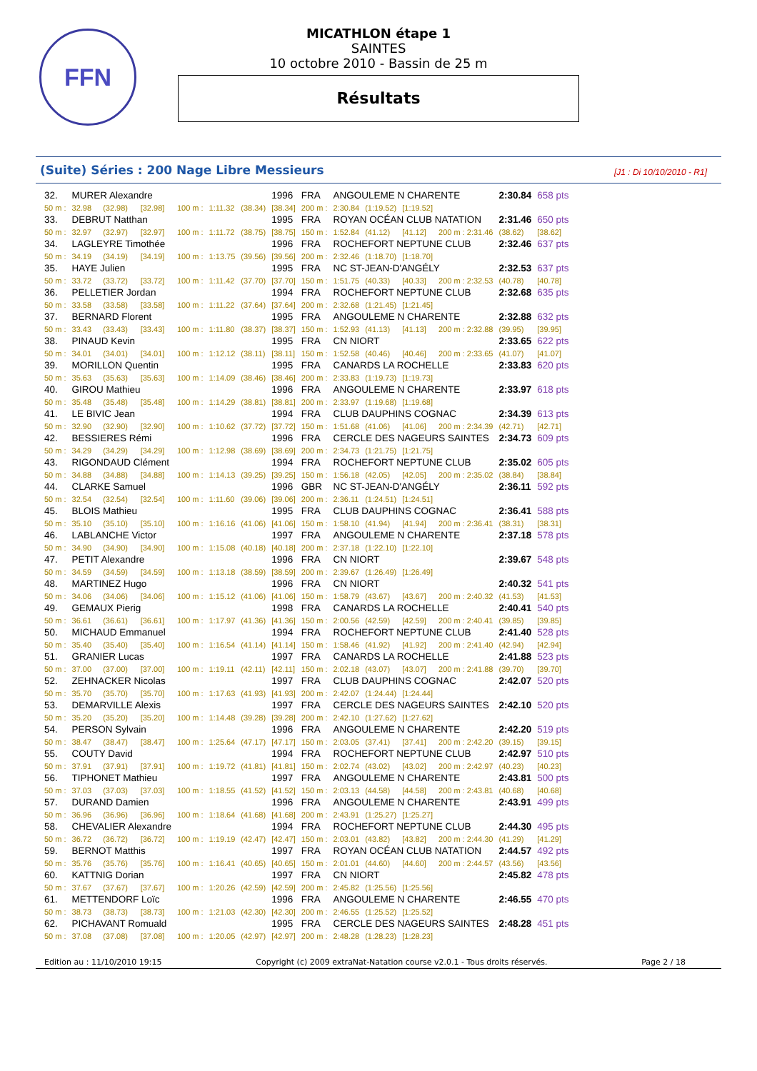FFN
MICATHLON étape 1
SAINTES
10 octobre 2010 - Bassin de 25 m
Résultats
(Suite) Séries : 200 Nage Libre Messieurs [J1 : Di 10/10/2010 - R1]
| 32. | MURER Alexandre | | | | | | 1996 | FRA | ANGOULEME N CHARENTE | | | | 2:30.84 | 658 pts |
| 50 m : | 32.98 | (32.98) | [32.98] | 100 m : | 1:11.32 | (38.34) | [38.34] | 200 m : | 2:30.84 | (1:19.52) | [1:19.52] | | | |
| 33. | DEBRUT Natthan | | | | | | 1995 | FRA | ROYAN OCÉAN CLUB NATATION | | | | 2:31.46 | 650 pts |
| 50 m : | 32.97 | (32.97) | [32.97] | 100 m : | 1:11.72 | (38.75) | [38.75] | 150 m : | 1:52.84 | (41.12) | [41.12] | 200 m : 2:31.46 | (38.62) | [38.62] |
| 34. | LAGLEYRE Timothée | | | | | | 1996 | FRA | ROCHEFORT NEPTUNE CLUB | | | | 2:32.46 | 637 pts |
| 50 m : | 34.19 | (34.19) | [34.19] | 100 m : | 1:13.75 | (39.56) | [39.56] | 200 m : | 2:32.46 | (1:18.70) | [1:18.70] | | | |
| 35. | HAYE Julien | | | | | | 1995 | FRA | NC ST-JEAN-D'ANGÉLY | | | | 2:32.53 | 637 pts |
| 50 m : | 33.72 | (33.72) | [33.72] | 100 m : | 1:11.42 | (37.70) | [37.70] | 150 m : | 1:51.75 | (40.33) | [40.33] | 200 m : 2:32.53 | (40.78) | [40.78] |
| 36. | PELLETIER Jordan | | | | | | 1994 | FRA | ROCHEFORT NEPTUNE CLUB | | | | 2:32.68 | 635 pts |
| 50 m : | 33.58 | (33.58) | [33.58] | 100 m : | 1:11.22 | (37.64) | [37.64] | 200 m : | 2:32.68 | (1:21.45) | [1:21.45] | | | |
| 37. | BERNARD Florent | | | | | | 1995 | FRA | ANGOULEME N CHARENTE | | | | 2:32.88 | 632 pts |
| 50 m : | 33.43 | (33.43) | [33.43] | 100 m : | 1:11.80 | (38.37) | [38.37] | 150 m : | 1:52.93 | (41.13) | [41.13] | 200 m : 2:32.88 | (39.95) | [39.95] |
| 38. | PINAUD Kevin | | | | | | 1995 | FRA | CN NIORT | | | | 2:33.65 | 622 pts |
| 50 m : | 34.01 | (34.01) | [34.01] | 100 m : | 1:12.12 | (38.11) | [38.11] | 150 m : | 1:52.58 | (40.46) | [40.46] | 200 m : 2:33.65 | (41.07) | [41.07] |
| 39. | MORILLON Quentin | | | | | | 1995 | FRA | CANARDS LA ROCHELLE | | | | 2:33.83 | 620 pts |
| 50 m : | 35.63 | (35.63) | [35.63] | 100 m : | 1:14.09 | (38.46) | [38.46] | 200 m : | 2:33.83 | (1:19.73) | [1:19.73] | | | |
| 40. | GIROU Mathieu | | | | | | 1996 | FRA | ANGOULEME N CHARENTE | | | | 2:33.97 | 618 pts |
| 50 m : | 35.48 | (35.48) | [35.48] | 100 m : | 1:14.29 | (38.81) | [38.81] | 200 m : | 2:33.97 | (1:19.68) | [1:19.68] | | | |
| 41. | LE BIVIC Jean | | | | | | 1994 | FRA | CLUB DAUPHINS COGNAC | | | | 2:34.39 | 613 pts |
| 50 m : | 32.90 | (32.90) | [32.90] | 100 m : | 1:10.62 | (37.72) | [37.72] | 150 m : | 1:51.68 | (41.06) | [41.06] | 200 m : 2:34.39 | (42.71) | [42.71] |
| 42. | BESSIERES Rémi | | | | | | 1996 | FRA | CERCLE DES NAGEURS SAINTES | | | | 2:34.73 | 609 pts |
| 50 m : | 34.29 | (34.29) | [34.29] | 100 m : | 1:12.98 | (38.69) | [38.69] | 200 m : | 2:34.73 | (1:21.75) | [1:21.75] | | | |
| 43. | RIGONDAUD Clément | | | | | | 1994 | FRA | ROCHEFORT NEPTUNE CLUB | | | | 2:35.02 | 605 pts |
| 50 m : | 34.88 | (34.88) | [34.88] | 100 m : | 1:14.13 | (39.25) | [39.25] | 150 m : | 1:56.18 | (42.05) | [42.05] | 200 m : 2:35.02 | (38.84) | [38.84] |
| 44. | CLARKE Samuel | | | | | | 1996 | GBR | NC ST-JEAN-D'ANGÉLY | | | | 2:36.11 | 592 pts |
| 50 m : | 32.54 | (32.54) | [32.54] | 100 m : | 1:11.60 | (39.06) | [39.06] | 200 m : | 2:36.11 | (1:24.51) | [1:24.51] | | | |
| 45. | BLOIS Mathieu | | | | | | 1995 | FRA | CLUB DAUPHINS COGNAC | | | | 2:36.41 | 588 pts |
| 50 m : | 35.10 | (35.10) | [35.10] | 100 m : | 1:16.16 | (41.06) | [41.06] | 150 m : | 1:58.10 | (41.94) | [41.94] | 200 m : 2:36.41 | (38.31) | [38.31] |
| 46. | LABLANCHE Victor | | | | | | 1997 | FRA | ANGOULEME N CHARENTE | | | | 2:37.18 | 578 pts |
| 50 m : | 34.90 | (34.90) | [34.90] | 100 m : | 1:15.08 | (40.18) | [40.18] | 200 m : | 2:37.18 | (1:22.10) | [1:22.10] | | | |
| 47. | PETIT Alexandre | | | | | | 1996 | FRA | CN NIORT | | | | 2:39.67 | 548 pts |
| 50 m : | 34.59 | (34.59) | [34.59] | 100 m : | 1:13.18 | (38.59) | [38.59] | 200 m : | 2:39.67 | (1:26.49) | [1:26.49] | | | |
| 48. | MARTINEZ Hugo | | | | | | 1996 | FRA | CN NIORT | | | | 2:40.32 | 541 pts |
| 50 m : | 34.06 | (34.06) | [34.06] | 100 m : | 1:15.12 | (41.06) | [41.06] | 150 m : | 1:58.79 | (43.67) | [43.67] | 200 m : 2:40.32 | (41.53) | [41.53] |
| 49. | GEMAUX Pierig | | | | | | 1998 | FRA | CANARDS LA ROCHELLE | | | | 2:40.41 | 540 pts |
| 50 m : | 36.61 | (36.61) | [36.61] | 100 m : | 1:17.97 | (41.36) | [41.36] | 150 m : | 2:00.56 | (42.59) | [42.59] | 200 m : 2:40.41 | (39.85) | [39.85] |
| 50. | MICHAUD Emmanuel | | | | | | 1994 | FRA | ROCHEFORT NEPTUNE CLUB | | | | 2:41.40 | 528 pts |
| 50 m : | 35.40 | (35.40) | [35.40] | 100 m : | 1:16.54 | (41.14) | [41.14] | 150 m : | 1:58.46 | (41.92) | [41.92] | 200 m : 2:41.40 | (42.94) | [42.94] |
| 51. | GRANIER Lucas | | | | | | 1997 | FRA | CANARDS LA ROCHELLE | | | | 2:41.88 | 523 pts |
| 50 m : | 37.00 | (37.00) | [37.00] | 100 m : | 1:19.11 | (42.11) | [42.11] | 150 m : | 2:02.18 | (43.07) | [43.07] | 200 m : 2:41.88 | (39.70) | [39.70] |
| 52. | ZEHNACKER Nicolas | | | | | | 1997 | FRA | CLUB DAUPHINS COGNAC | | | | 2:42.07 | 520 pts |
| 50 m : | 35.70 | (35.70) | [35.70] | 100 m : | 1:17.63 | (41.93) | [41.93] | 200 m : | 2:42.07 | (1:24.44) | [1:24.44] | | | |
| 53. | DEMARVILLE Alexis | | | | | | 1997 | FRA | CERCLE DES NAGEURS SAINTES | | | | 2:42.10 | 520 pts |
| 50 m : | 35.20 | (35.20) | [35.20] | 100 m : | 1:14.48 | (39.28) | [39.28] | 200 m : | 2:42.10 | (1:27.62) | [1:27.62] | | | |
| 54. | PERSON Sylvain | | | | | | 1996 | FRA | ANGOULEME N CHARENTE | | | | 2:42.20 | 519 pts |
| 50 m : | 38.47 | (38.47) | [38.47] | 100 m : | 1:25.64 | (47.17) | [47.17] | 150 m : | 2:03.05 | (37.41) | [37.41] | 200 m : 2:42.20 | (39.15) | [39.15] |
| 55. | COUTY David | | | | | | 1994 | FRA | ROCHEFORT NEPTUNE CLUB | | | | 2:42.97 | 510 pts |
| 50 m : | 37.91 | (37.91) | [37.91] | 100 m : | 1:19.72 | (41.81) | [41.81] | 150 m : | 2:02.74 | (43.02) | [43.02] | 200 m : 2:42.97 | (40.23) | [40.23] |
| 56. | TIPHONET Mathieu | | | | | | 1997 | FRA | ANGOULEME N CHARENTE | | | | 2:43.81 | 500 pts |
| 50 m : | 37.03 | (37.03) | [37.03] | 100 m : | 1:18.55 | (41.52) | [41.52] | 150 m : | 2:03.13 | (44.58) | [44.58] | 200 m : 2:43.81 | (40.68) | [40.68] |
| 57. | DURAND Damien | | | | | | 1996 | FRA | ANGOULEME N CHARENTE | | | | 2:43.91 | 499 pts |
| 50 m : | 36.96 | (36.96) | [36.96] | 100 m : | 1:18.64 | (41.68) | [41.68] | 200 m : | 2:43.91 | (1:25.27) | [1:25.27] | | | |
| 58. | CHEVALIER Alexandre | | | | | | 1994 | FRA | ROCHEFORT NEPTUNE CLUB | | | | 2:44.30 | 495 pts |
| 50 m : | 36.72 | (36.72) | [36.72] | 100 m : | 1:19.19 | (42.47) | [42.47] | 150 m : | 2:03.01 | (43.82) | [43.82] | 200 m : 2:44.30 | (41.29) | [41.29] |
| 59. | BERNOT Matthis | | | | | | 1997 | FRA | ROYAN OCÉAN CLUB NATATION | | | | 2:44.57 | 492 pts |
| 50 m : | 35.76 | (35.76) | [35.76] | 100 m : | 1:16.41 | (40.65) | [40.65] | 150 m : | 2:01.01 | (44.60) | [44.60] | 200 m : 2:44.57 | (43.56) | [43.56] |
| 60. | KATTNIG Dorian | | | | | | 1997 | FRA | CN NIORT | | | | 2:45.82 | 478 pts |
| 50 m : | 37.67 | (37.67) | [37.67] | 100 m : | 1:20.26 | (42.59) | [42.59] | 200 m : | 2:45.82 | (1:25.56) | [1:25.56] | | | |
| 61. | METTENDORF Loïc | | | | | | 1996 | FRA | ANGOULEME N CHARENTE | | | | 2:46.55 | 470 pts |
| 50 m : | 38.73 | (38.73) | [38.73] | 100 m : | 1:21.03 | (42.30) | [42.30] | 200 m : | 2:46.55 | (1:25.52) | [1:25.52] | | | |
| 62. | PICHAVANT Romuald | | | | | | 1995 | FRA | CERCLE DES NAGEURS SAINTES | | | | 2:48.28 | 451 pts |
| 50 m : | 37.08 | (37.08) | [37.08] | 100 m : | 1:20.05 | (42.97) | [42.97] | 200 m : | 2:48.28 | (1:28.23) | [1:28.23] | | | |
Edition au : 11/10/2010 19:15 Copyright (c) 2009 extraNat-Natation course v2.0.1 - Tous droits réservés. Page 2 / 18